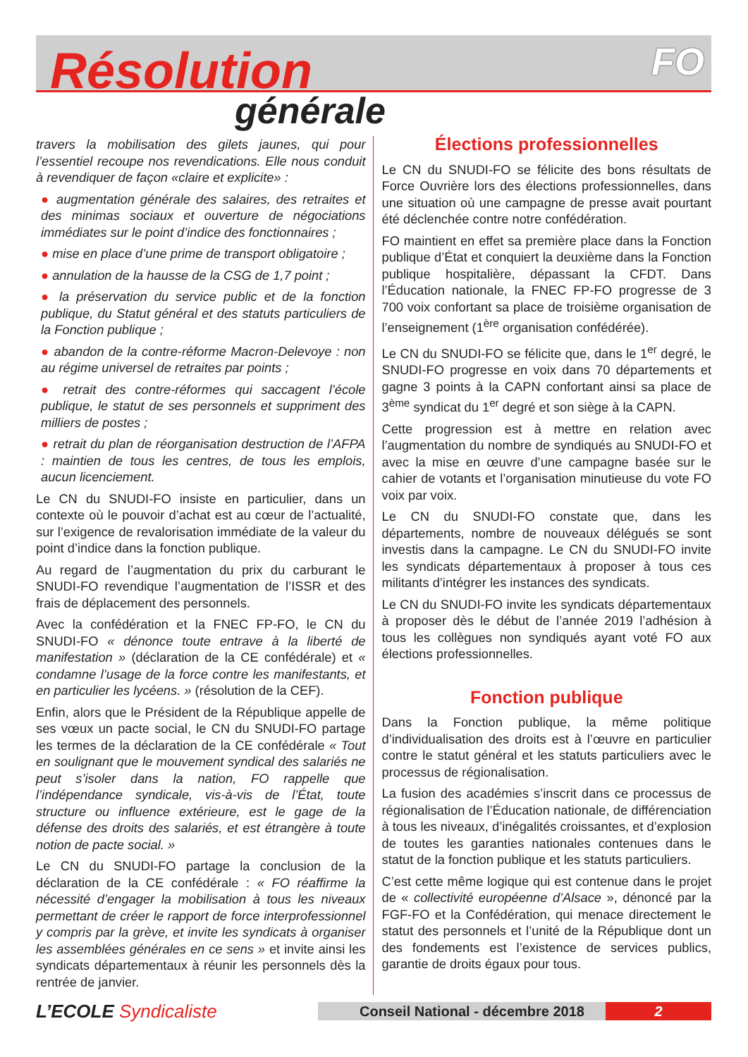Résolution FO
générale
travers la mobilisation des gilets jaunes, qui pour l’essentiel recoupe nos revendications. Elle nous conduit à revendiquer de façon «claire et explicite» :
● augmentation générale des salaires, des retraites et des minimas sociaux et ouverture de négociations immédiates sur le point d’indice des fonctionnaires ;
● mise en place d’une prime de transport obligatoire ;
● annulation de la hausse de la CSG de 1,7 point ;
● la préservation du service public et de la fonction publique, du Statut général et des statuts particuliers de la Fonction publique ;
● abandon de la contre-réforme Macron-Delevoye : non au régime universel de retraites par points ;
● retrait des contre-réformes qui saccagent l’école publique, le statut de ses personnels et suppriment des milliers de postes ;
● retrait du plan de réorganisation destruction de l’AFPA : maintien de tous les centres, de tous les emplois, aucun licenciement.
Le CN du SNUDI-FO insiste en particulier, dans un contexte où le pouvoir d’achat est au cœur de l’actualité, sur l’exigence de revalorisation immédiate de la valeur du point d’indice dans la fonction publique.
Au regard de l’augmentation du prix du carburant le SNUDI-FO revendique l’augmentation de l’ISSR et des frais de déplacement des personnels.
Avec la confédération et la FNEC FP-FO, le CN du SNUDI-FO « dénonce toute entrave à la liberté de manifestation » (déclaration de la CE confédérale) et « condamne l’usage de la force contre les manifestants, et en particulier les lycéens. » (résolution de la CEF).
Enfin, alors que le Président de la République appelle de ses vœux un pacte social, le CN du SNUDI-FO partage les termes de la déclaration de la CE confédérale « Tout en soulignant que le mouvement syndical des salariés ne peut s’isoler dans la nation, FO rappelle que l’indépendance syndicale, vis-à-vis de l’État, toute structure ou influence extérieure, est le gage de la défense des droits des salariés, et est étrangère à toute notion de pacte social. »
Le CN du SNUDI-FO partage la conclusion de la déclaration de la CE confédérale : « FO réaffirme la nécessité d’engager la mobilisation à tous les niveaux permettant de créer le rapport de force interprofessionnel y compris par la grève, et invite les syndicats à organiser les assemblées générales en ce sens » et invite ainsi les syndicats départementaux à réunir les personnels dès la rentrée de janvier.
Élections professionnelles
Le CN du SNUDI-FO se félicite des bons résultats de Force Ouvrière lors des élections professionnelles, dans une situation où une campagne de presse avait pourtant été déclenchée contre notre confédération.
FO maintient en effet sa première place dans la Fonction publique d’État et conquiert la deuxième dans la Fonction publique hospitalière, dépassant la CFDT. Dans l’Éducation nationale, la FNEC FP-FO progresse de 3 700 voix confortant sa place de troisième organisation de l’enseignement (1<sup>ère</sup> organisation confédérée).
Le CN du SNUDI-FO se félicite que, dans le 1<sup>er</sup> degré, le SNUDI-FO progresse en voix dans 70 départements et gagne 3 points à la CAPN confortant ainsi sa place de 3<sup>ème</sup> syndicat du 1<sup>er</sup> degré et son siège à la CAPN.
Cette progression est à mettre en relation avec l’augmentation du nombre de syndiqués au SNUDI-FO et avec la mise en œuvre d’une campagne basée sur le cahier de votants et l’organisation minutieuse du vote FO voix par voix.
Le CN du SNUDI-FO constate que, dans les départements, nombre de nouveaux délégués se sont investis dans la campagne. Le CN du SNUDI-FO invite les syndicats départementaux à proposer à tous ces militants d’intégrer les instances des syndicats.
Le CN du SNUDI-FO invite les syndicats départementaux à proposer dès le début de l’année 2019 l’adhésion à tous les collègues non syndiqués ayant voté FO aux élections professionnelles.
Fonction publique
Dans la Fonction publique, la même politique d’individualisation des droits est à l’œuvre en particulier contre le statut général et les statuts particuliers avec le processus de régionalisation.
La fusion des académies s’inscrit dans ce processus de régionalisation de l’Éducation nationale, de différenciation à tous les niveaux, d’inégalités croissantes, et d’explosion de toutes les garanties nationales contenues dans le statut de la fonction publique et les statuts particuliers.
C’est cette même logique qui est contenue dans le projet de « collectivité européenne d’Alsace », dénoncé par la FGF-FO et la Confédération, qui menace directement le statut des personnels et l’unité de la République dont un des fondements est l’existence de services publics, garantie de droits égaux pour tous.
L’ECOLE Syndicaliste
Conseil National - décembre 2018
2